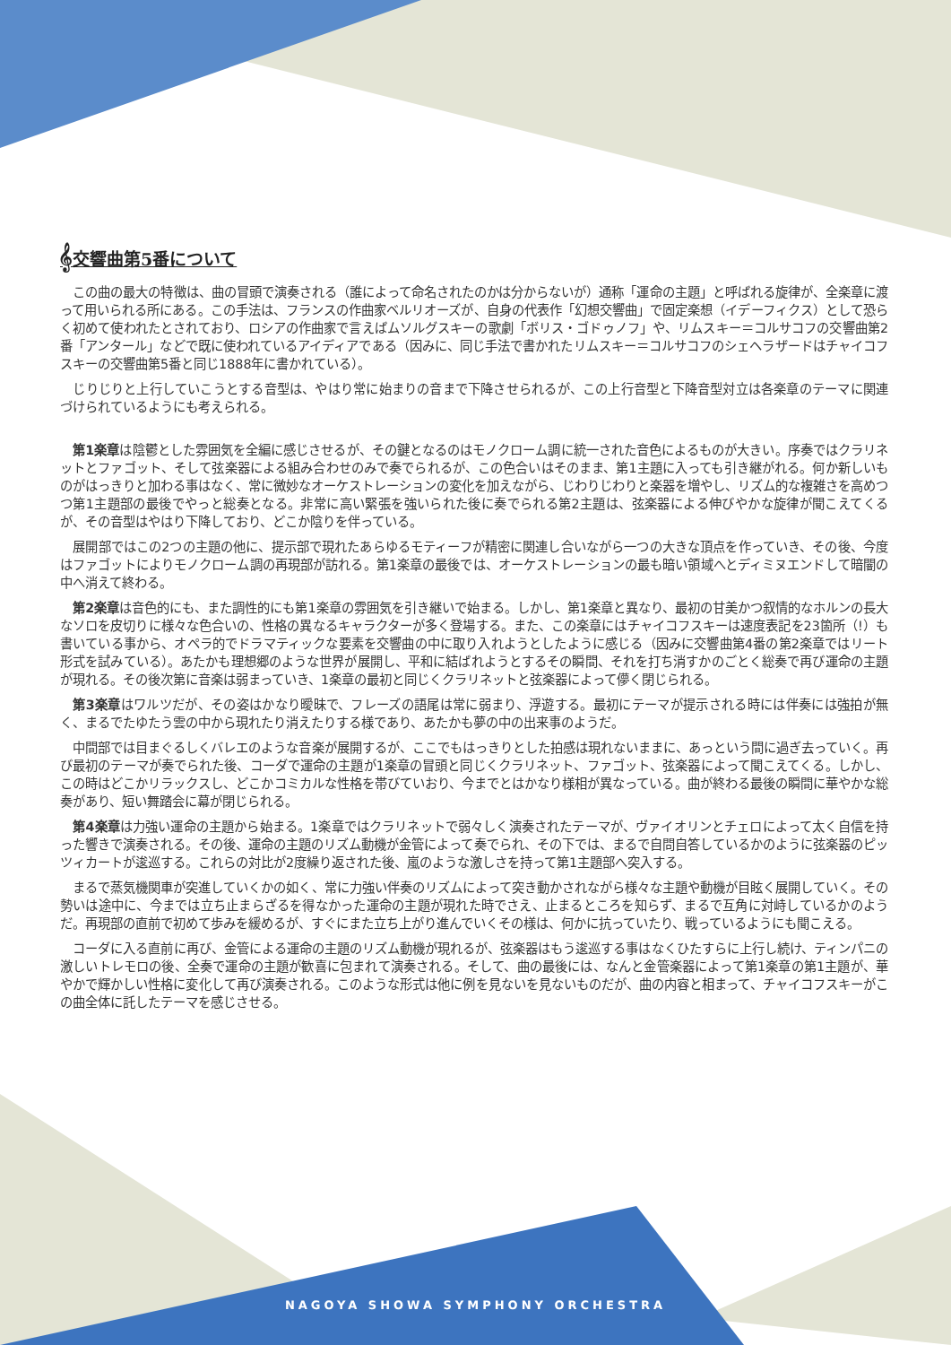𝄞交響曲第5番について
この曲の最大の特徴は、曲の冒頭で演奏される（誰によって命名されたのかは分からないが）通称「運命の主題」と呼ばれる旋律が、全楽章に渡って用いられる所にある。この手法は、フランスの作曲家ベルリオーズが、自身の代表作「幻想交響曲」で固定楽想（イデーフィクス）として恐らく初めて使われたとされており、ロシアの作曲家で言えばムソルグスキーの歌劇「ボリス・ゴドゥノフ」や、リムスキー＝コルサコフの交響曲第2番「アンタール」などで既に使われているアイディアである（因みに、同じ手法で書かれたリムスキー＝コルサコフのシェヘラザードはチャイコフスキーの交響曲第5番と同じ1888年に書かれている）。
じりじりと上行していこうとする音型は、やはり常に始まりの音まで下降させられるが、この上行音型と下降音型対立は各楽章のテーマに関連づけられているようにも考えられる。
第1楽章は陰鬱とした雰囲気を全編に感じさせるが、その鍵となるのはモノクローム調に統一された音色によるものが大きい。序奏ではクラリネットとファゴット、そして弦楽器による組み合わせのみで奏でられるが、この色合いはそのまま、第1主題に入っても引き継がれる。何か新しいものがはっきりと加わる事はなく、常に微妙なオーケストレーションの変化を加えながら、じわりじわりと楽器を増やし、リズム的な複雑さを高めつつ第1主題部の最後でやっと総奏となる。非常に高い緊張を強いられた後に奏でられる第2主題は、弦楽器による伸びやかな旋律が聞こえてくるが、その音型はやはり下降しており、どこか陰りを伴っている。
展開部ではこの2つの主題の他に、提示部で現れたあらゆるモティーフが精密に関連し合いながら一つの大きな頂点を作っていき、その後、今度はファゴットによりモノクローム調の再現部が訪れる。第1楽章の最後では、オーケストレーションの最も暗い領域へとディミヌエンドして暗闇の中へ消えて終わる。
第2楽章は音色的にも、また調性的にも第1楽章の雰囲気を引き継いで始まる。しかし、第1楽章と異なり、最初の甘美かつ叙情的なホルンの長大なソロを皮切りに様々な色合いの、性格の異なるキャラクターが多く登場する。また、この楽章にはチャイコフスキーは速度表記を23箇所（!）も書いている事から、オペラ的でドラマティックな要素を交響曲の中に取り入れようとしたように感じる（因みに交響曲第4番の第2楽章ではリート形式を試みている）。あたかも理想郷のような世界が展開し、平和に結ばれようとするその瞬間、それを打ち消すかのごとく総奏で再び運命の主題が現れる。その後次第に音楽は弱まっていき、1楽章の最初と同じくクラリネットと弦楽器によって儚く閉じられる。
第3楽章はワルツだが、その姿はかなり曖昧で、フレーズの語尾は常に弱まり、浮遊する。最初にテーマが提示される時には伴奏には強拍が無く、まるでたゆたう雲の中から現れたり消えたりする様であり、あたかも夢の中の出来事のようだ。
中間部では目まぐるしくバレエのような音楽が展開するが、ここでもはっきりとした拍感は現れないままに、あっという間に過ぎ去っていく。再び最初のテーマが奏でられた後、コーダで運命の主題が1楽章の冒頭と同じくクラリネット、ファゴット、弦楽器によって聞こえてくる。しかし、この時はどこかリラックスし、どこかコミカルな性格を帯びていおり、今までとはかなり様相が異なっている。曲が終わる最後の瞬間に華やかな総奏があり、短い舞踏会に幕が閉じられる。
第4楽章は力強い運命の主題から始まる。1楽章ではクラリネットで弱々しく演奏されたテーマが、ヴァイオリンとチェロによって太く自信を持った響きで演奏される。その後、運命の主題のリズム動機が金管によって奏でられ、その下では、まるで自問自答しているかのように弦楽器のピッツィカートが逡巡する。これらの対比が2度繰り返された後、嵐のような激しさを持って第1主題部へ突入する。
まるで蒸気機関車が突進していくかの如く、常に力強い伴奏のリズムによって突き動かされながら様々な主題や動機が目眩く展開していく。その勢いは途中に、今までは立ち止まらざるを得なかった運命の主題が現れた時でさえ、止まるところを知らず、まるで互角に対峙しているかのようだ。再現部の直前で初めて歩みを緩めるが、すぐにまた立ち上がり進んでいくその様は、何かに抗っていたり、戦っているようにも聞こえる。
コーダに入る直前に再び、金管による運命の主題のリズム動機が現れるが、弦楽器はもう逡巡する事はなくひたすらに上行し続け、ティンパニの激しいトレモロの後、全奏で運命の主題が歓喜に包まれて演奏される。そして、曲の最後には、なんと金管楽器によって第1楽章の第1主題が、華やかで輝かしい性格に変化して再び演奏される。このような形式は他に例を見ないを見ないものだが、曲の内容と相まって、チャイコフスキーがこの曲全体に託したテーマを感じさせる。
NAGOYA SHOWA SYMPHONY ORCHESTRA